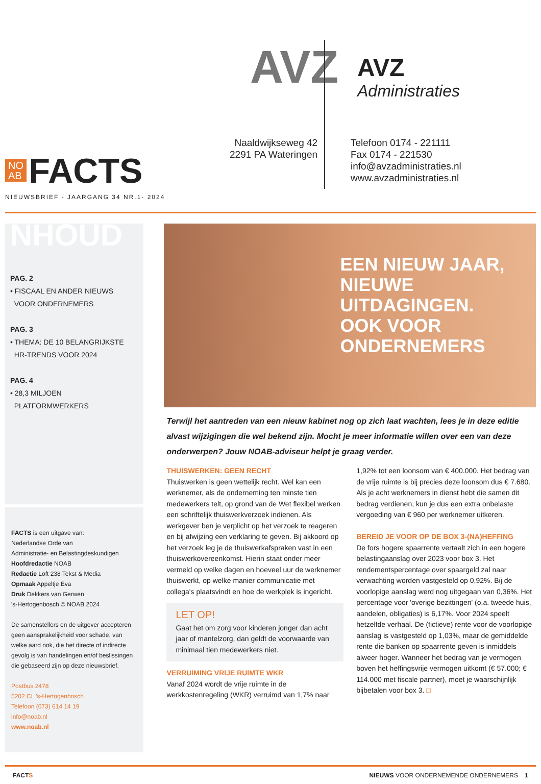AVZ AVZ
Administraties
Naaldwijkseweg 42
2291 PA Wateringen
Telefoon 0174 - 221111
Fax 0174 - 221530
info@avzadministraties.nl
www.avzadministraties.nl
NO
AB FACTS
NIEUWSBRIEF - JAARGANG 34 NR.1- 2024
NHOUD
PAG. 2
• FISCAAL EN ANDER NIEUWS
VOOR ONDERNEMERS
PAG. 3
• THEMA: DE 10 BELANGRIJKSTE
HR-TRENDS VOOR 2024
PAG. 4
• 28,3 MILJOEN
PLATFORMWERKERS
FACTS is een uitgave van:
Nederlandse Orde van
Administratie- en Belastingdeskundigen
Hoofdredactie NOAB
Redactie Loft 238 Tekst & Media
Opmaak Appeltje Eva
Druk Dekkers van Gerwen
's-Hertogenbosch © NOAB 2024
De samenstellers en de uitgever accepteren geen aansprakelijkheid voor schade, van welke aard ook, die het directe of indirecte gevolg is van handelingen en/of beslissingen die gebaseerd zijn op deze nieuwsbrief.
Postbus 2478
5202 CL 's-Hertogenbosch
Telefoon (073) 614 14 19
info@noab.nl
www.noab.nl
EEN NIEUW JAAR,
NIEUWE UITDAGINGEN.
OOK VOOR ONDERNEMERS
Terwijl het aantreden van een nieuw kabinet nog op zich laat wachten, lees je in deze editie alvast wijzigingen die wel bekend zijn. Mocht je meer informatie willen over een van deze onderwerpen? Jouw NOAB-adviseur helpt je graag verder.
THUISWERKEN: GEEN RECHT
Thuiswerken is geen wettelijk recht. Wel kan een werknemer, als de onderneming ten minste tien medewerkers telt, op grond van de Wet flexibel werken een schriftelijk thuiswerkverzoek indienen. Als werkgever ben je verplicht op het verzoek te reageren en bij afwijzing een verklaring te geven. Bij akkoord op het verzoek leg je de thuiswerkafspraken vast in een thuiswerkovereenkomst. Hierin staat onder meer vermeld op welke dagen en hoeveel uur de werknemer thuiswerkt, op welke manier communicatie met collega's plaatsvindt en hoe de werkplek is ingericht.
LET OP!
Gaat het om zorg voor kinderen jonger dan acht jaar of mantelzorg, dan geldt de voorwaarde van minimaal tien medewerkers niet.
VERRUIMING VRIJE RUIMTE WKR
Vanaf 2024 wordt de vrije ruimte in de werkkostenregeling (WKR) verruimd van 1,7% naar 1,92% tot een loonsom van € 400.000. Het bedrag van de vrije ruimte is bij precies deze loonsom dus € 7.680. Als je acht werknemers in dienst hebt die samen dit bedrag verdienen, kun je dus een extra onbelaste vergoeding van € 960 per werknemer uitkeren.
BEREID JE VOOR OP DE BOX 3-(NA)HEFFING
De fors hogere spaarrente vertaalt zich in een hogere belastingaanslag over 2023 voor box 3. Het rendementspercentage over spaargeld zal naar verwachting worden vastgesteld op 0,92%. Bij de voorlopige aanslag werd nog uitgegaan van 0,36%. Het percentage voor 'overige bezittingen' (o.a. tweede huis, aandelen, obligaties) is 6,17%. Voor 2024 speelt hetzelfde verhaal. De (fictieve) rente voor de voorlopige aanslag is vastgesteld op 1,03%, maar de gemiddelde rente die banken op spaarrente geven is inmiddels alweer hoger. Wanneer het bedrag van je vermogen boven het heffingsvrije vermogen uitkomt (€ 57.000; € 114.000 met fiscale partner), moet je waarschijnlijk bijbetalen voor box 3. □
FACTS NIEUWS VOOR ONDERNEMENDE ONDERNEMERS 1